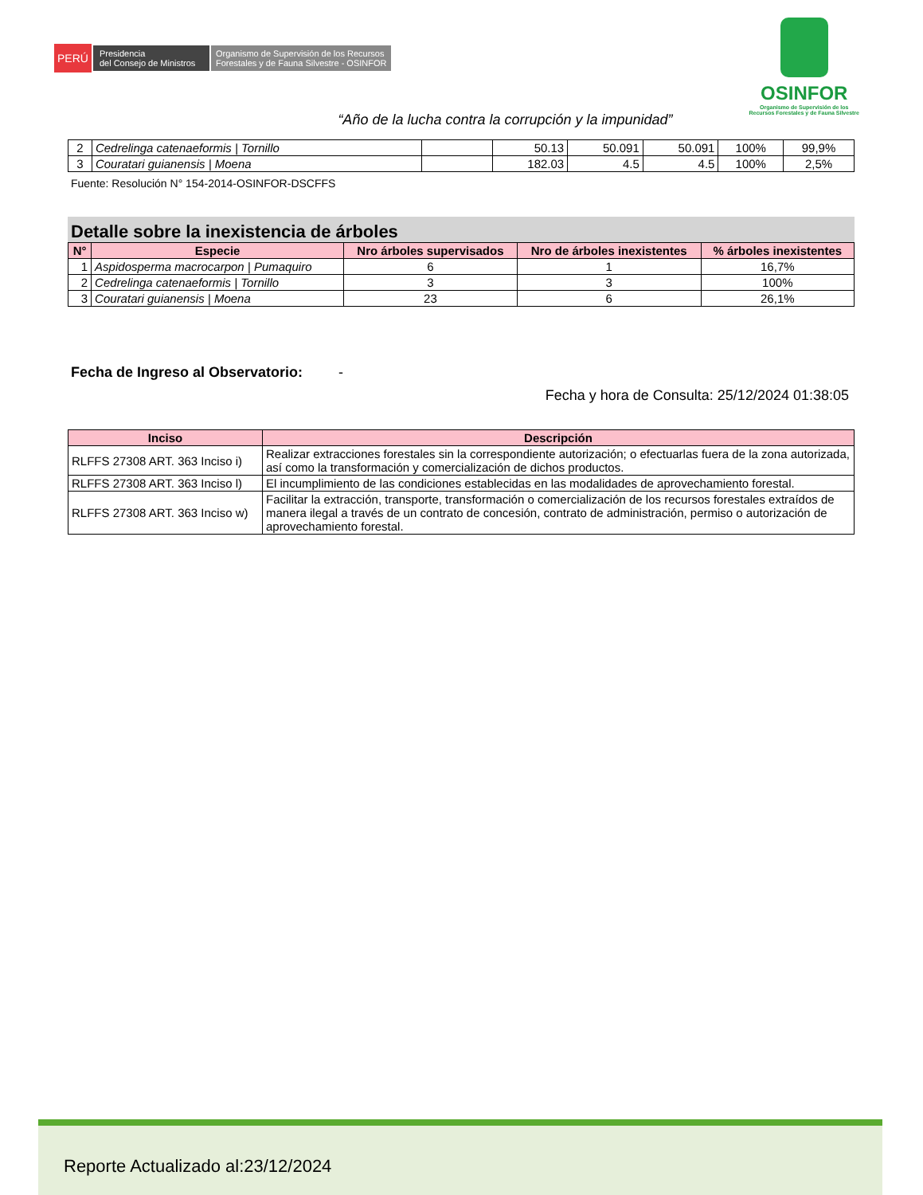PERÚ
Presidencia
del Consejo de Ministros
Organismo de Supervisión de los Recursos
Forestales y de Fauna Silvestre - OSINFOR
OSINFOR
Organismo de Supervisión de los
Recursos Forestales y de Fauna Silvestre
“Año de la lucha contra la corrupción y la impunidad”
| 2 | Cedrelinga catenaeformis / Tornillo | | 50.13 | 50.091 | 50.091 | 100% | 99,9% |
| 3 | Couratari guianensis / Moena | | 182.03 | 4.5 | 4.5 | 100% | 2,5% |
Fuente: Resolución N° 154-2014-OSINFOR-DSCFFS
Detalle sobre la inexistencia de árboles
| N° | Especie | Nro árboles supervisados | Nro de árboles inexistentes | % árboles inexistentes |
| --- | --- | --- | --- | --- |
| 1 | Aspidosperma macrocarpon / Pumaquiro | 6 | 1 | 16,7% |
| 2 | Cedrelinga catenaeformis / Tornillo | 3 | 3 | 100% |
| 3 | Couratari guianensis / Moena | 23 | 6 | 26,1% |
Fecha de Ingreso al Observatorio: -
Fecha y hora de Consulta: 25/12/2024 01:38:05
| Inciso | Descripción |
| --- | --- |
| RLFFS 27308 ART. 363 Inciso i) | Realizar extracciones forestales sin la correspondiente autorización; o efectuarlas fuera de la zona autorizada, así como la transformación y comercialización de dichos productos. |
| RLFFS 27308 ART. 363 Inciso l) | El incumplimiento de las condiciones establecidas en las modalidades de aprovechamiento forestal. |
| RLFFS 27308 ART. 363 Inciso w) | Facilitar la extracción, transporte, transformación o comercialización de los recursos forestales extraídos de manera ilegal a través de un contrato de concesión, contrato de administración, permiso o autorización de aprovechamiento forestal. |
Reporte Actualizado al:23/12/2024